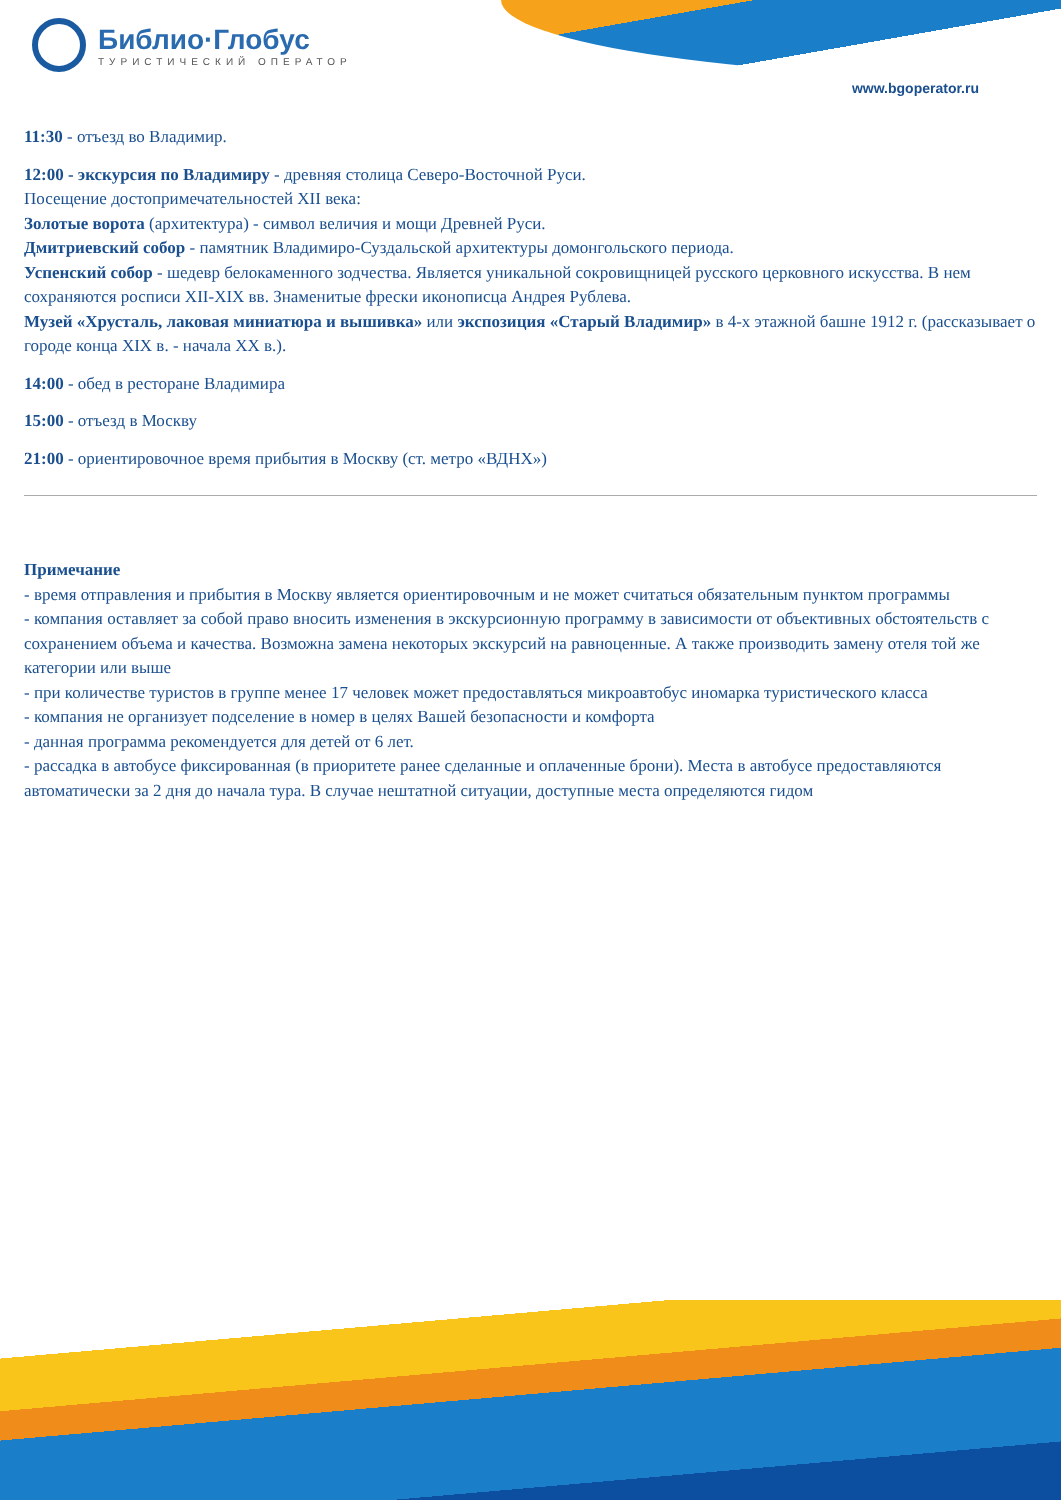Библио·Глобус
ТУРИСТИЧЕСКИЙ ОПЕРАТОР
www.bgoperator.ru
11:30 - отъезд во Владимир.
12:00 - экскурсия по Владимиру - древняя столица Северо-Восточной Руси.
Посещение достопримечательностей XII века:
Золотые ворота (архитектура) - символ величия и мощи Древней Руси.
Дмитриевский собор - памятник Владимиро-Суздальской архитектуры домонгольского периода.
Успенский собор - шедевр белокаменного зодчества. Является уникальной сокровищницей русского церковного искусства. В нем сохраняются росписи XII-XIX вв. Знаменитые фрески иконописца Андрея Рублева.
Музей «Хрусталь, лаковая миниатюра и вышивка» или экспозиция «Старый Владимир» в 4-х этажной башне 1912 г. (рассказывает о городе конца XIX в. - начала XX в.).
14:00 - обед в ресторане Владимира
15:00 - отъезд в Москву
21:00 - ориентировочное время прибытия в Москву (ст. метро «ВДНХ»)
Примечание
- время отправления и прибытия в Москву является ориентировочным и не может считаться обязательным пунктом программы
- компания оставляет за собой право вносить изменения в экскурсионную программу в зависимости от объективных обстоятельств с сохранением объема и качества. Возможна замена некоторых экскурсий на равноценные. А также производить замену отеля той же категории или выше
- при количестве туристов в группе менее 17 человек может предоставляться микроавтобус иномарка туристического класса
- компания не организует подселение в номер в целях Вашей безопасности и комфорта
- данная программа рекомендуется для детей от 6 лет.
- рассадка в автобусе фиксированная (в приоритете ранее сделанные и оплаченные брони). Места в автобусе предоставляются автоматически за 2 дня до начала тура. В случае нештатной ситуации, доступные места определяются гидом